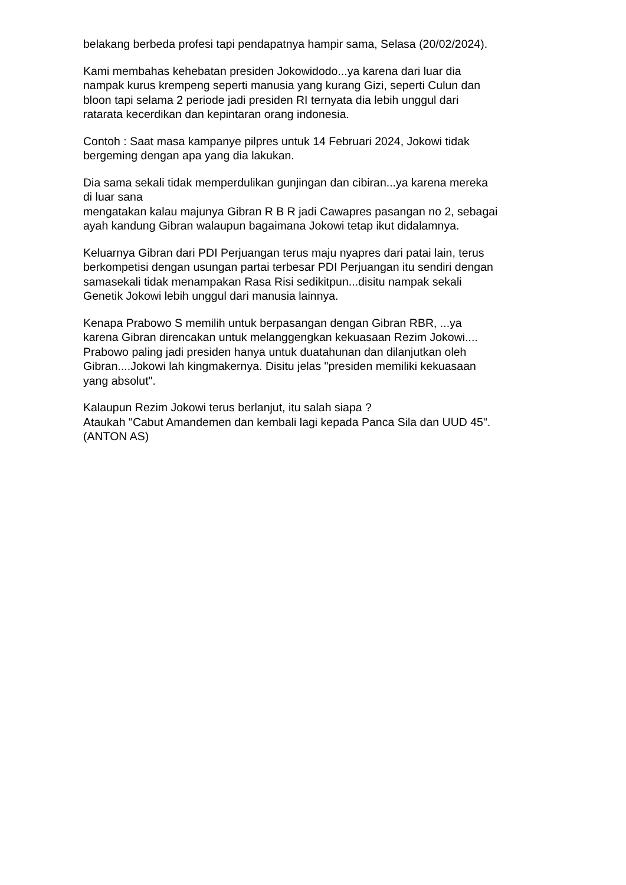belakang berbeda profesi tapi pendapatnya hampir sama, Selasa (20/02/2024).
Kami membahas kehebatan presiden Jokowidodo...ya karena dari luar dia
nampak kurus krempeng seperti manusia yang kurang Gizi, seperti Culun dan
bloon tapi selama 2 periode jadi presiden RI ternyata dia lebih unggul dari
ratarata kecerdikan dan kepintaran orang indonesia.
Contoh : Saat masa kampanye pilpres untuk 14 Februari 2024, Jokowi tidak
bergeming dengan apa yang dia lakukan.
Dia sama sekali tidak memperdulikan gunjingan dan cibiran...ya karena mereka
di luar sana
mengatakan kalau majunya Gibran R B R jadi Cawapres pasangan no 2, sebagai
ayah kandung Gibran walaupun bagaimana Jokowi tetap ikut didalamnya.
Keluarnya Gibran dari PDI Perjuangan terus maju nyapres dari patai lain, terus
berkompetisi dengan usungan partai terbesar PDI Perjuangan itu sendiri dengan
samasekali tidak menampakan Rasa Risi sedikitpun...disitu nampak sekali
Genetik Jokowi lebih unggul dari manusia lainnya.
Kenapa Prabowo S memilih untuk berpasangan dengan Gibran RBR, ...ya
karena Gibran direncakan untuk melanggengkan kekuasaan Rezim Jokowi....
Prabowo paling jadi presiden hanya untuk duatahunan dan dilanjutkan oleh
Gibran....Jokowi lah kingmakernya. Disitu jelas "presiden memiliki kekuasaan
yang absolut".
Kalaupun Rezim Jokowi terus berlanjut, itu salah siapa ?
Ataukah "Cabut Amandemen dan kembali lagi kepada Panca Sila dan UUD 45".
(ANTON AS)